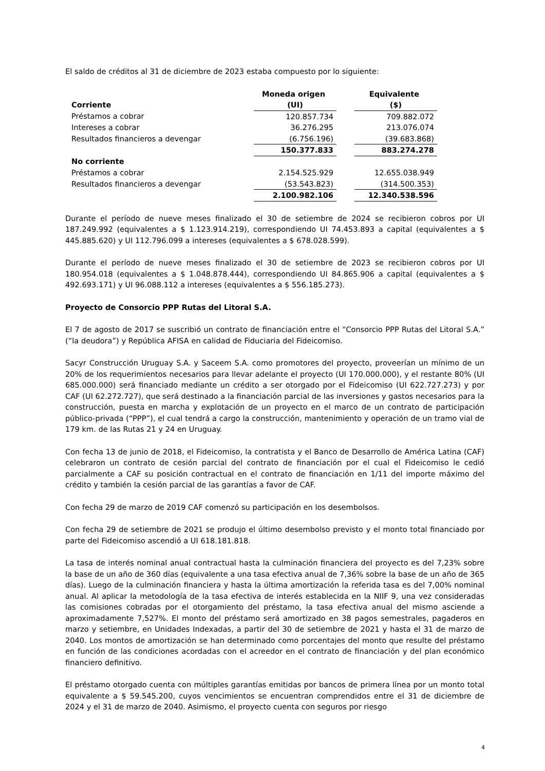El saldo de créditos al 31 de diciembre de 2023 estaba compuesto por lo siguiente:
| | Moneda origen | | Equivalente |
| Corriente | (UI) | | ($) |
| Préstamos a cobrar | 120.857.734 | | 709.882.072 |
| Intereses a cobrar | 36.276.295 | | 213.076.074 |
| Resultados financieros a devengar | (6.756.196) | | (39.683.868) |
| | 150.377.833 | | 883.274.278 |
| No corriente | | | |
| Préstamos a cobrar | 2.154.525.929 | | 12.655.038.949 |
| Resultados financieros a devengar | (53.543.823) | | (314.500.353) |
| | 2.100.982.106 | | 12.340.538.596 |
Durante el período de nueve meses finalizado el 30 de setiembre de 2024 se recibieron cobros por UI 187.249.992 (equivalentes a $ 1.123.914.219), correspondiendo UI 74.453.893 a capital (equivalentes a $ 445.885.620) y UI 112.796.099 a intereses (equivalentes a $ 678.028.599).
Durante el período de nueve meses finalizado el 30 de setiembre de 2023 se recibieron cobros por UI 180.954.018 (equivalentes a $ 1.048.878.444), correspondiendo UI 84.865.906 a capital (equivalentes a $ 492.693.171) y UI 96.088.112 a intereses (equivalentes a $ 556.185.273).
Proyecto de Consorcio PPP Rutas del Litoral S.A.
El 7 de agosto de 2017 se suscribió un contrato de financiación entre el “Consorcio PPP Rutas del Litoral S.A.” (“la deudora”) y República AFISA en calidad de Fiduciaria del Fideicomiso.
Sacyr Construcción Uruguay S.A. y Saceem S.A. como promotores del proyecto, proveerían un mínimo de un 20% de los requerimientos necesarios para llevar adelante el proyecto (UI 170.000.000), y el restante 80% (UI 685.000.000) será financiado mediante un crédito a ser otorgado por el Fideicomiso (UI 622.727.273) y por CAF (UI 62.272.727), que será destinado a la financiación parcial de las inversiones y gastos necesarios para la construcción, puesta en marcha y explotación de un proyecto en el marco de un contrato de participación público-privada (“PPP”), el cual tendrá a cargo la construcción, mantenimiento y operación de un tramo vial de 179 km. de las Rutas 21 y 24 en Uruguay.
Con fecha 13 de junio de 2018, el Fideicomiso, la contratista y el Banco de Desarrollo de América Latina (CAF) celebraron un contrato de cesión parcial del contrato de financiación por el cual el Fideicomiso le cedió parcialmente a CAF su posición contractual en el contrato de financiación en 1/11 del importe máximo del crédito y también la cesión parcial de las garantías a favor de CAF.
Con fecha 29 de marzo de 2019 CAF comenzó su participación en los desembolsos.
Con fecha 29 de setiembre de 2021 se produjo el último desembolso previsto y el monto total financiado por parte del Fideicomiso ascendió a UI 618.181.818.
La tasa de interés nominal anual contractual hasta la culminación financiera del proyecto es del 7,23% sobre la base de un año de 360 días (equivalente a una tasa efectiva anual de 7,36% sobre la base de un año de 365 días). Luego de la culminación financiera y hasta la última amortización la referida tasa es del 7,00% nominal anual. Al aplicar la metodología de la tasa efectiva de interés establecida en la NIIF 9, una vez consideradas las comisiones cobradas por el otorgamiento del préstamo, la tasa efectiva anual del mismo asciende a aproximadamente 7,527%. El monto del préstamo será amortizado en 38 pagos semestrales, pagaderos en marzo y setiembre, en Unidades Indexadas, a partir del 30 de setiembre de 2021 y hasta el 31 de marzo de 2040. Los montos de amortización se han determinado como porcentajes del monto que resulte del préstamo en función de las condiciones acordadas con el acreedor en el contrato de financiación y del plan económico financiero definitivo.
El préstamo otorgado cuenta con múltiples garantías emitidas por bancos de primera línea por un monto total equivalente a $ 59.545.200, cuyos vencimientos se encuentran comprendidos entre el 31 de diciembre de 2024 y el 31 de marzo de 2040. Asimismo, el proyecto cuenta con seguros por riesgo
4